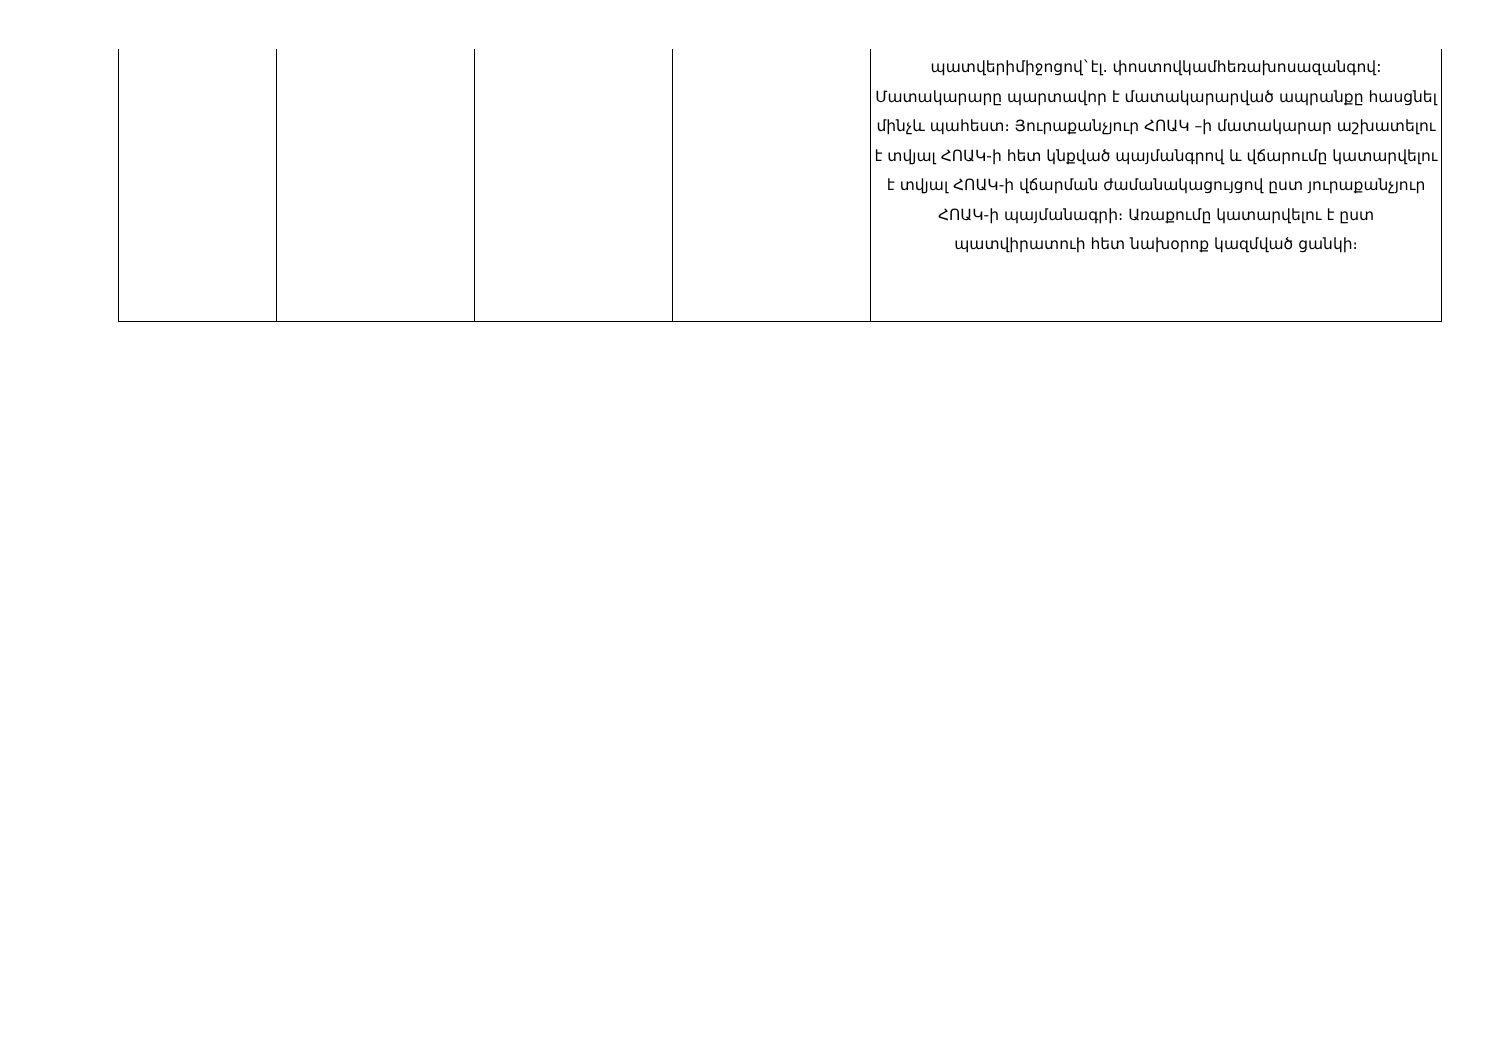| | | | | պատվերիմիջոցով`էլ. փոստովկամհեռախոսազանգով: Մատակարարը պարտավոր է մատակարարված ապրանքը հասցնել մինչև պահեստ։ Յուրաքանչյուր ՀՈԱԿ –ի մատակարար աշխատելու է տվյալ ՀՈԱԿ-ի հետ կնքված պայմանգրով և վճարումը կատարվելու է տվյալ ՀՈԱԿ-ի վճարման ժամանակացույցով ըստ յուրաքանչյուր ՀՈԱԿ-ի պայմանագրի։ Առաքումը կատարվելու է ըստ պատվիրատուի հետ նախօրոք կազմված ցանկի։ |